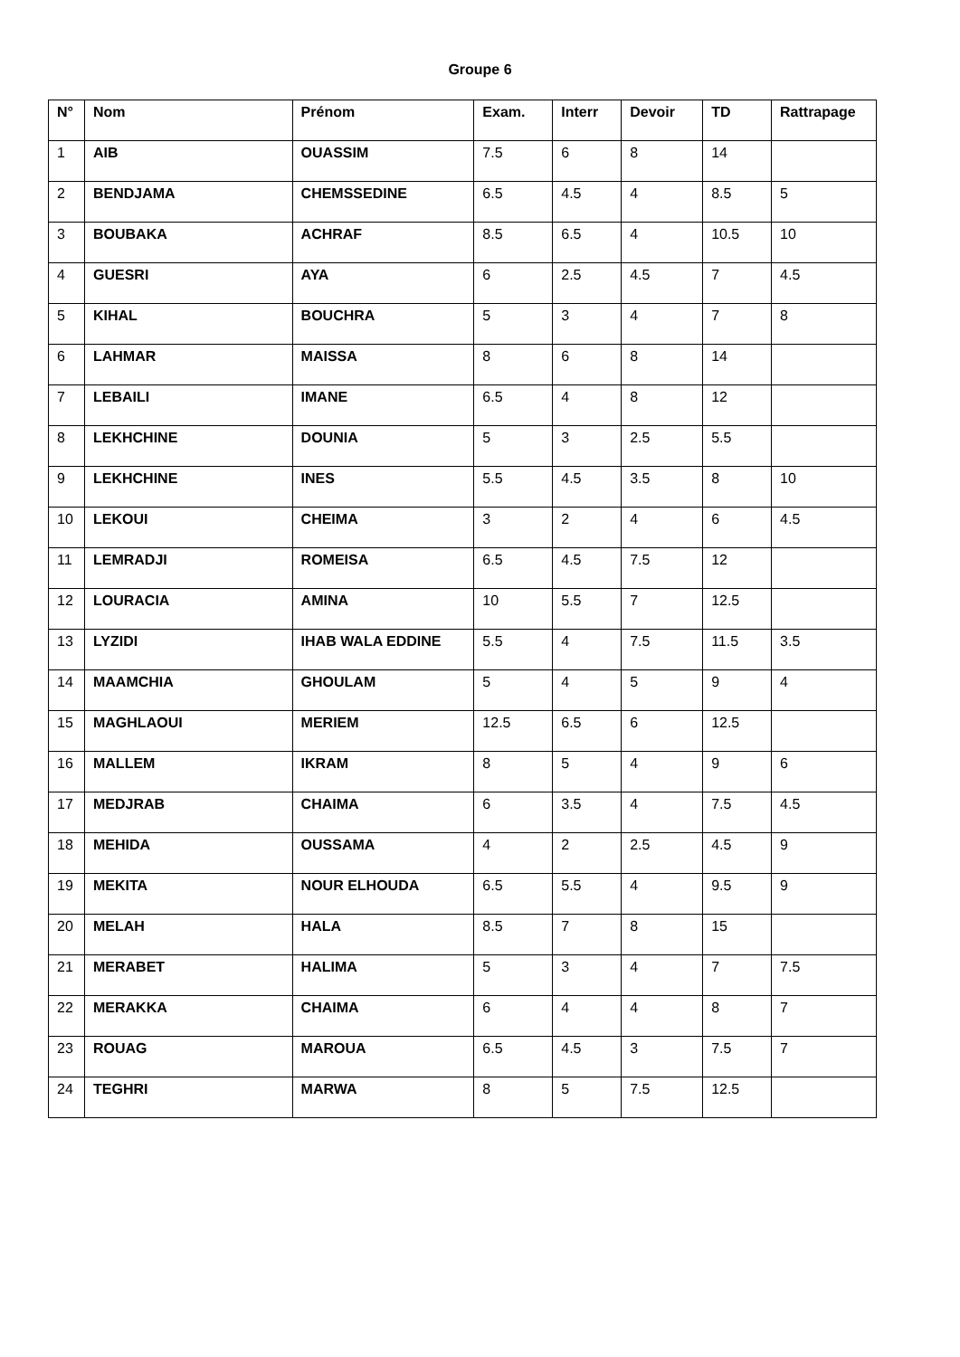Groupe 6
| N° | Nom | Prénom | Exam. | Interr | Devoir | TD | Rattrapage |
| --- | --- | --- | --- | --- | --- | --- | --- |
| 1 | AIB | OUASSIM | 7.5 | 6 | 8 | 14 | |
| 2 | BENDJAMA | CHEMSSEDINE | 6.5 | 4.5 | 4 | 8.5 | 5 |
| 3 | BOUBAKA | ACHRAF | 8.5 | 6.5 | 4 | 10.5 | 10 |
| 4 | GUESRI | AYA | 6 | 2.5 | 4.5 | 7 | 4.5 |
| 5 | KIHAL | BOUCHRA | 5 | 3 | 4 | 7 | 8 |
| 6 | LAHMAR | MAISSA | 8 | 6 | 8 | 14 | |
| 7 | LEBAILI | IMANE | 6.5 | 4 | 8 | 12 | |
| 8 | LEKHCHINE | DOUNIA | 5 | 3 | 2.5 | 5.5 | |
| 9 | LEKHCHINE | INES | 5.5 | 4.5 | 3.5 | 8 | 10 |
| 10 | LEKOUI | CHEIMA | 3 | 2 | 4 | 6 | 4.5 |
| 11 | LEMRADJI | ROMEISA | 6.5 | 4.5 | 7.5 | 12 | |
| 12 | LOURACIA | AMINA | 10 | 5.5 | 7 | 12.5 | |
| 13 | LYZIDI | IHAB WALA EDDINE | 5.5 | 4 | 7.5 | 11.5 | 3.5 |
| 14 | MAAMCHIA | GHOULAM | 5 | 4 | 5 | 9 | 4 |
| 15 | MAGHLAOUI | MERIEM | 12.5 | 6.5 | 6 | 12.5 | |
| 16 | MALLEM | IKRAM | 8 | 5 | 4 | 9 | 6 |
| 17 | MEDJRAB | CHAIMA | 6 | 3.5 | 4 | 7.5 | 4.5 |
| 18 | MEHIDA | OUSSAMA | 4 | 2 | 2.5 | 4.5 | 9 |
| 19 | MEKITA | NOUR ELHOUDA | 6.5 | 5.5 | 4 | 9.5 | 9 |
| 20 | MELAH | HALA | 8.5 | 7 | 8 | 15 | |
| 21 | MERABET | HALIMA | 5 | 3 | 4 | 7 | 7.5 |
| 22 | MERAKKA | CHAIMA | 6 | 4 | 4 | 8 | 7 |
| 23 | ROUAG | MAROUA | 6.5 | 4.5 | 3 | 7.5 | 7 |
| 24 | TEGHRI | MARWA | 8 | 5 | 7.5 | 12.5 | |